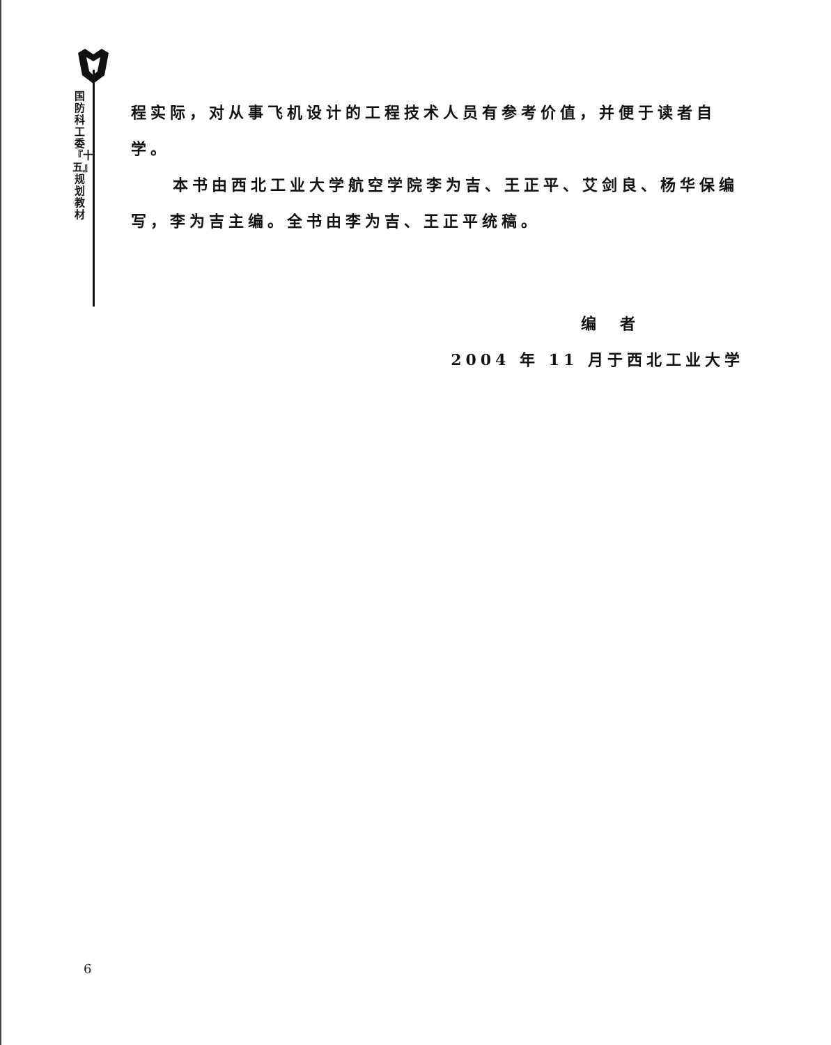国防科工委『十五』规划教材
程实际，对从事飞机设计的工程技术人员有参考价值，并便于读者自学。
本书由西北工业大学航空学院李为吉、王正平、艾剑良、杨华保编写，李为吉主编。全书由李为吉、王正平统稿。
编　者
2004 年 11 月于西北工业大学
6